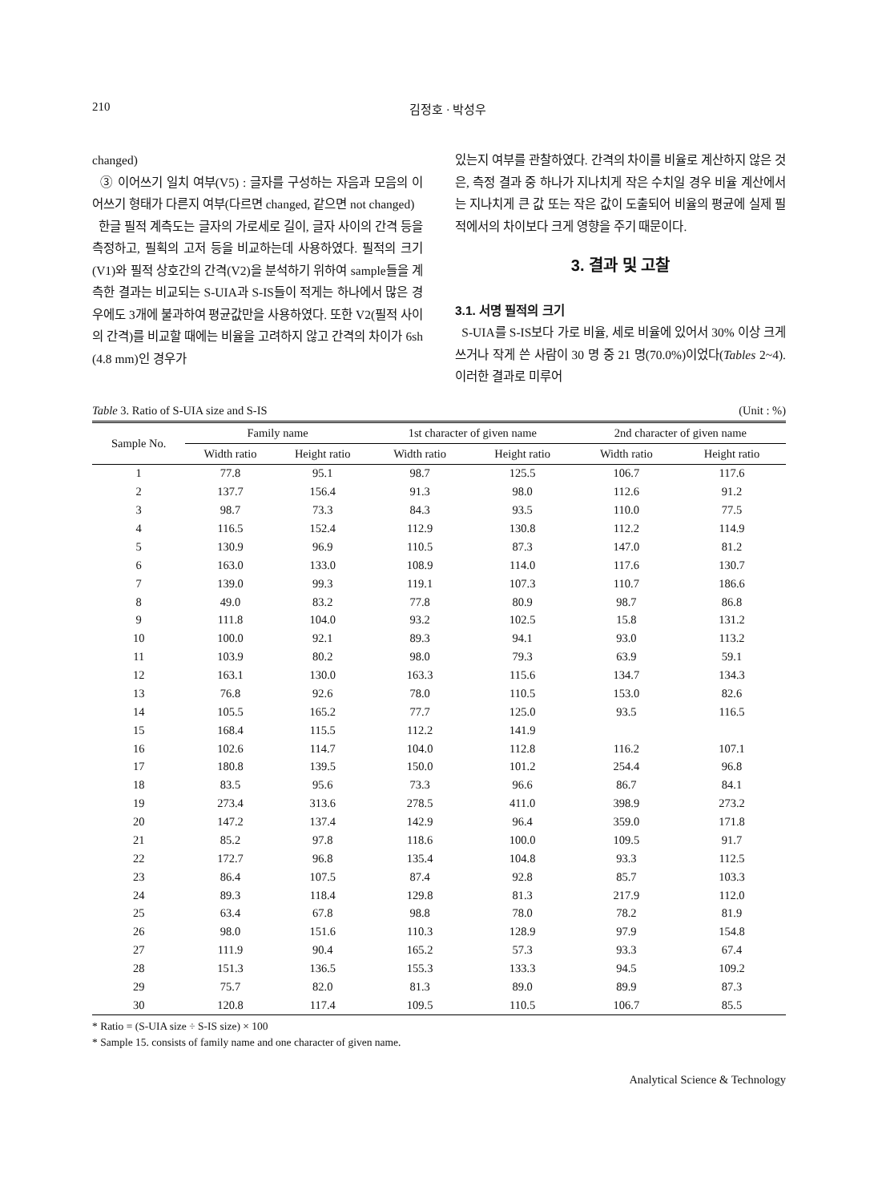210 김정호 · 박성우
changed)
③ 이어쓰기 일치 여부(V5) : 글자를 구성하는 자음과 모음의 이어쓰기 형태가 다른지 여부(다르면 changed, 같으면 not changed)
한글 필적 계측도는 글자의 가로세로 길이, 글자 사이의 간격 등을 측정하고, 필획의 고저 등을 비교하는데 사용하였다. 필적의 크기(V1)와 필적 상호간의 간격(V2)을 분석하기 위하여 sample들을 계측한 결과는 비교되는 S-UIA과 S-IS들이 적게는 하나에서 많은 경우에도 3개에 불과하여 평균값만을 사용하였다. 또한 V2(필적 사이의 간격)를 비교할 때에는 비율을 고려하지 않고 간격의 차이가 6sh (4.8 mm)인 경우가
있는지 여부를 관찰하였다. 간격의 차이를 비율로 계산하지 않은 것은, 측정 결과 중 하나가 지나치게 작은 수치일 경우 비율 계산에서는 지나치게 큰 값 또는 작은 값이 도출되어 비율의 평균에 실제 필적에서의 차이보다 크게 영향을 주기 때문이다.
3. 결과 및 고찰
3.1. 서명 필적의 크기
S-UIA를 S-IS보다 가로 비율, 세로 비율에 있어서 30% 이상 크게 쓰거나 작게 쓴 사람이 30 명 중 21 명(70.0%)이었다(Tables 2~4). 이러한 결과로 미루어
Table 3. Ratio of S-UIA size and S-IS (Unit : %)
| Sample No. | Family name | | 1st character of given name | | 2nd character of given name | |
| --- | --- | --- | --- | --- | --- | --- |
| | Width ratio | Height ratio | Width ratio | Height ratio | Width ratio | Height ratio |
| 1 | 77.8 | 95.1 | 98.7 | 125.5 | 106.7 | 117.6 |
| 2 | 137.7 | 156.4 | 91.3 | 98.0 | 112.6 | 91.2 |
| 3 | 98.7 | 73.3 | 84.3 | 93.5 | 110.0 | 77.5 |
| 4 | 116.5 | 152.4 | 112.9 | 130.8 | 112.2 | 114.9 |
| 5 | 130.9 | 96.9 | 110.5 | 87.3 | 147.0 | 81.2 |
| 6 | 163.0 | 133.0 | 108.9 | 114.0 | 117.6 | 130.7 |
| 7 | 139.0 | 99.3 | 119.1 | 107.3 | 110.7 | 186.6 |
| 8 | 49.0 | 83.2 | 77.8 | 80.9 | 98.7 | 86.8 |
| 9 | 111.8 | 104.0 | 93.2 | 102.5 | 15.8 | 131.2 |
| 10 | 100.0 | 92.1 | 89.3 | 94.1 | 93.0 | 113.2 |
| 11 | 103.9 | 80.2 | 98.0 | 79.3 | 63.9 | 59.1 |
| 12 | 163.1 | 130.0 | 163.3 | 115.6 | 134.7 | 134.3 |
| 13 | 76.8 | 92.6 | 78.0 | 110.5 | 153.0 | 82.6 |
| 14 | 105.5 | 165.2 | 77.7 | 125.0 | 93.5 | 116.5 |
| 15 | 168.4 | 115.5 | 112.2 | 141.9 | | |
| 16 | 102.6 | 114.7 | 104.0 | 112.8 | 116.2 | 107.1 |
| 17 | 180.8 | 139.5 | 150.0 | 101.2 | 254.4 | 96.8 |
| 18 | 83.5 | 95.6 | 73.3 | 96.6 | 86.7 | 84.1 |
| 19 | 273.4 | 313.6 | 278.5 | 411.0 | 398.9 | 273.2 |
| 20 | 147.2 | 137.4 | 142.9 | 96.4 | 359.0 | 171.8 |
| 21 | 85.2 | 97.8 | 118.6 | 100.0 | 109.5 | 91.7 |
| 22 | 172.7 | 96.8 | 135.4 | 104.8 | 93.3 | 112.5 |
| 23 | 86.4 | 107.5 | 87.4 | 92.8 | 85.7 | 103.3 |
| 24 | 89.3 | 118.4 | 129.8 | 81.3 | 217.9 | 112.0 |
| 25 | 63.4 | 67.8 | 98.8 | 78.0 | 78.2 | 81.9 |
| 26 | 98.0 | 151.6 | 110.3 | 128.9 | 97.9 | 154.8 |
| 27 | 111.9 | 90.4 | 165.2 | 57.3 | 93.3 | 67.4 |
| 28 | 151.3 | 136.5 | 155.3 | 133.3 | 94.5 | 109.2 |
| 29 | 75.7 | 82.0 | 81.3 | 89.0 | 89.9 | 87.3 |
| 30 | 120.8 | 117.4 | 109.5 | 110.5 | 106.7 | 85.5 |
* Ratio = (S-UIA size ÷ S-IS size) × 100
* Sample 15. consists of family name and one character of given name.
Analytical Science & Technology